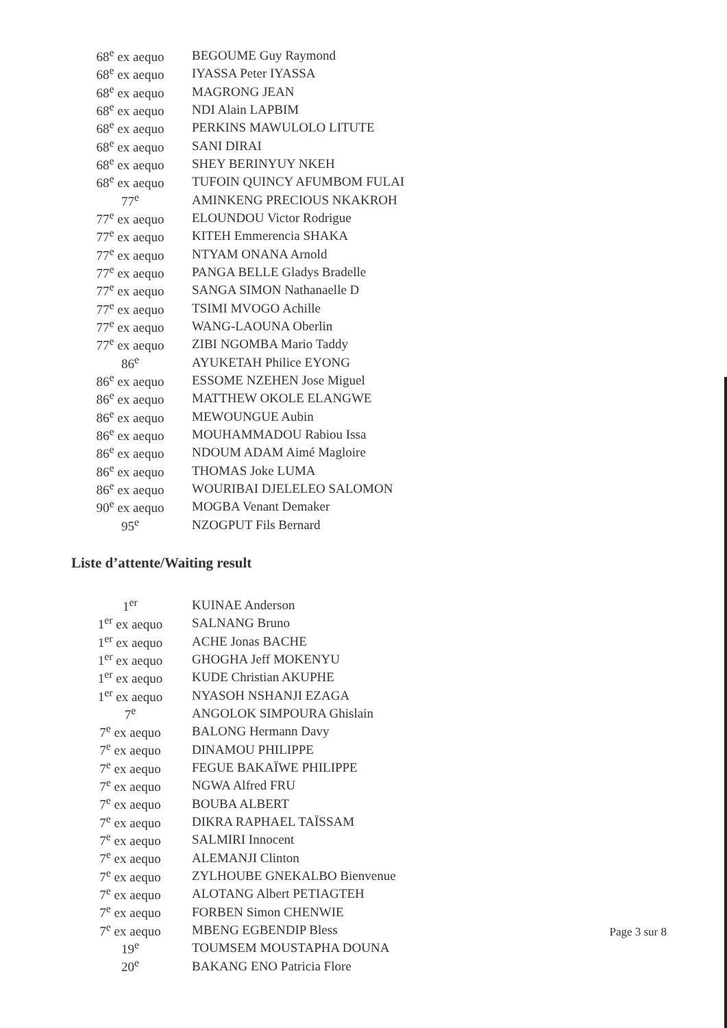| 68<sup>e</sup> ex aequo | BEGOUME Guy Raymond |
| 68<sup>e</sup> ex aequo | IYASSA Peter IYASSA |
| 68<sup>e</sup> ex aequo | MAGRONG JEAN |
| 68<sup>e</sup> ex aequo | NDI Alain LAPBIM |
| 68<sup>e</sup> ex aequo | PERKINS MAWULOLO LITUTE |
| 68<sup>e</sup> ex aequo | SANI DIRAI |
| 68<sup>e</sup> ex aequo | SHEY BERINYUY NKEH |
| 68<sup>e</sup> ex aequo | TUFOIN QUINCY AFUMBOM FULAI |
| 77<sup>e</sup> | AMINKENG PRECIOUS NKAKROH |
| 77<sup>e</sup> ex aequo | ELOUNDOU Victor Rodrigue |
| 77<sup>e</sup> ex aequo | KITEH Emmerencia SHAKA |
| 77<sup>e</sup> ex aequo | NTYAM ONANA Arnold |
| 77<sup>e</sup> ex aequo | PANGA BELLE Gladys Bradelle |
| 77<sup>e</sup> ex aequo | SANGA SIMON Nathanaelle D |
| 77<sup>e</sup> ex aequo | TSIMI MVOGO Achille |
| 77<sup>e</sup> ex aequo | WANG-LAOUNA Oberlin |
| 77<sup>e</sup> ex aequo | ZIBI NGOMBA Mario Taddy |
| 86<sup>e</sup> | AYUKETAH Philice EYONG |
| 86<sup>e</sup> ex aequo | ESSOME NZEHEN Jose Miguel |
| 86<sup>e</sup> ex aequo | MATTHEW OKOLE ELANGWE |
| 86<sup>e</sup> ex aequo | MEWOUNGUE Aubin |
| 86<sup>e</sup> ex aequo | MOUHAMMADOU Rabiou Issa |
| 86<sup>e</sup> ex aequo | NDOUM ADAM Aimé Magloire |
| 86<sup>e</sup> ex aequo | THOMAS Joke LUMA |
| 86<sup>e</sup> ex aequo | WOURIBAI DJELELEO SALOMON |
| 90<sup>e</sup> ex aequo | MOGBA Venant Demaker |
| 95<sup>e</sup> | NZOGPUT Fils Bernard |
Liste d’attente/Waiting result
| 1<sup>er</sup> | KUINAE Anderson |
| 1<sup>er</sup> ex aequo | SALNANG Bruno |
| 1<sup>er</sup> ex aequo | ACHE Jonas BACHE |
| 1<sup>er</sup> ex aequo | GHOGHA Jeff MOKENYU |
| 1<sup>er</sup> ex aequo | KUDE Christian AKUPHE |
| 1<sup>er</sup> ex aequo | NYASOH NSHANJI EZAGA |
| 7<sup>e</sup> | ANGOLOK SIMPOURA Ghislain |
| 7<sup>e</sup> ex aequo | BALONG Hermann Davy |
| 7<sup>e</sup> ex aequo | DINAMOU PHILIPPE |
| 7<sup>e</sup> ex aequo | FEGUE BAKAÏWE PHILIPPE |
| 7<sup>e</sup> ex aequo | NGWA Alfred FRU |
| 7<sup>e</sup> ex aequo | BOUBA ALBERT |
| 7<sup>e</sup> ex aequo | DIKRA RAPHAEL TAÏSSAM |
| 7<sup>e</sup> ex aequo | SALMIRI Innocent |
| 7<sup>e</sup> ex aequo | ALEMANJI Clinton |
| 7<sup>e</sup> ex aequo | ZYLHOUBE GNEKALBO Bienvenue |
| 7<sup>e</sup> ex aequo | ALOTANG Albert PETIAGTEH |
| 7<sup>e</sup> ex aequo | FORBEN Simon CHENWIE |
| 7<sup>e</sup> ex aequo | MBENG EGBENDIP Bless |
| 19<sup>e</sup> | TOUMSEM MOUSTAPHA DOUNA |
| 20<sup>e</sup> | BAKANG ENO Patricia Flore |
Page 3 sur 8